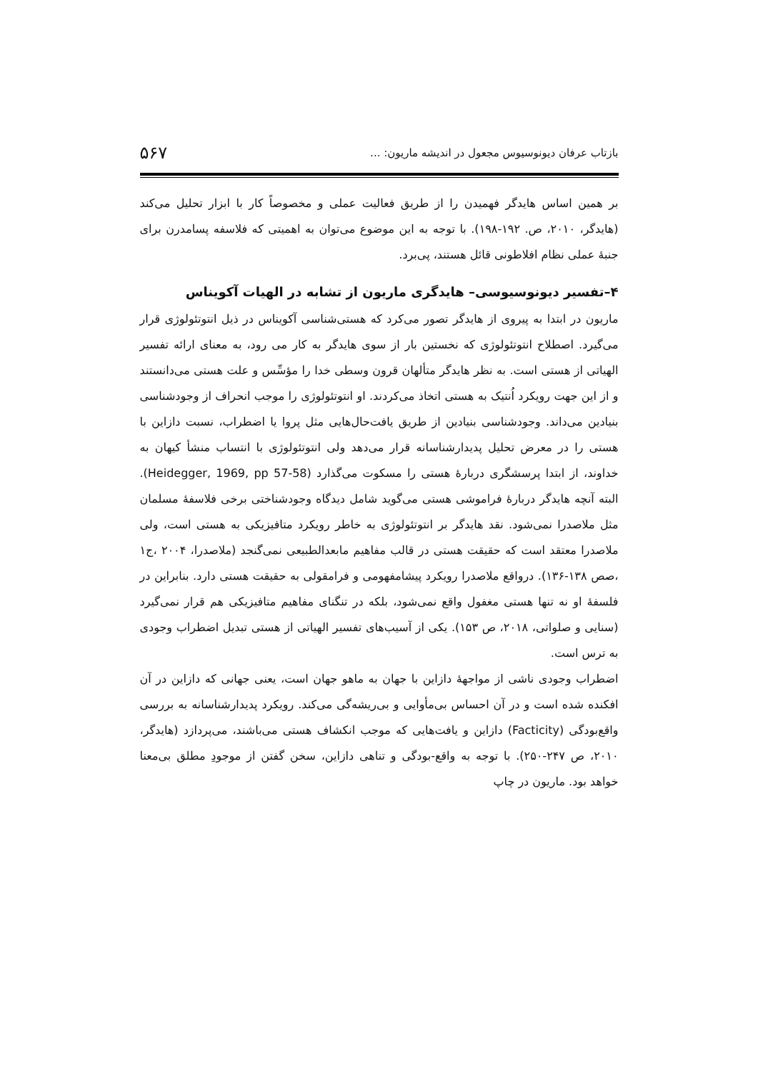بازتاب عرفان دیونوسیوس مجعول در اندیشه ماریون: ... ۵۶۷
بر همین اساس هایدگر فهمیدن را از طریق فعالیت عملی و مخصوصاً کار با ابزار تحلیل می‌کند (هایدگر، ۲۰۱۰، ص. ۱۹۲-۱۹۸). با توجه به این موضوع می‌توان به اهمیتی که فلاسفه پسامدرن برای جنبهٔ عملی نظام افلاطونی قائل هستند، پی‌برد.
۴–تفسیر دیونوسیوسی– هایدگری ماریون از تشابه در الهیات آکویناس
ماریون در ابتدا به پیروی از هایدگر تصور می‌کرد که هستی‌شناسی آکویناس در ذیل انتوتئولوژی قرار می‌گیرد. اصطلاح انتوتئولوژی که نخستین بار از سوی هایدگر به کار می رود، به معنای ارائه تفسیر الهیاتی از هستی است. به نظر هایدگر متألهان قرون وسطی خدا را مؤسِّس و علت هستی می‌دانستند و از این جهت رویکرد اُنتیک به هستی اتخاذ می‌کردند. او انتوتئولوژی را موجب انحراف از وجودشناسی بنیادین می‌داند. وجودشناسی بنیادین از طریق یافت‌حال‌هایی مثل پروا یا اضطراب، نسبت دازاین با هستی را در معرض تحلیل پدیدارشناسانه قرار می‌دهد ولی انتوتئولوژی با انتساب منشأ کیهان به خداوند، از ابتدا پرسشگری دربارهٔ هستی را مسکوت می‌گذارد (Heidegger, 1969, pp 57-58). البته آنچه هایدگر دربارهٔ فراموشی هستی می‌گوید شامل دیدگاه وجودشناختی برخی فلاسفهٔ مسلمان مثل ملاصدرا نمی‌شود. نقد هایدگر بر انتوتئولوژی به خاطر رویکرد متافیزیکی به هستی است، ولی ملاصدرا معتقد است که حقیقت هستی در قالب مفاهیم مابعدالطبیعی نمی‌گنجد (ملاصدرا، ۲۰۰۴ ،ج۱ ،صص ۱۳۸-۱۳۶). درواقع ملاصدرا رویکرد پیشامفهومی و فرامقولی به حقیقت هستی دارد. بنابراین در فلسفهٔ او نه تنها هستی مغفول واقع نمی‌شود، بلکه در تنگنای مفاهیم متافیزیکی هم قرار نمی‌گیرد (سنایی و صلواتی، ۲۰۱۸، ص ۱۵۳). یکی از آسیب‌های تفسیر الهیاتی از هستی تبدیل اضطراب وجودی به ترس است.
اضطراب وجودی ناشی از مواجههٔ دازاین با جهان به ماهو جهان است، یعنی جهانی که دازاین در آن افکنده شده است و در آن احساس بی‌مأوایی و بی‌ریشه‌گی می‌کند. رویکرد پدیدارشناسانه به بررسی واقع‌بودگی (Facticity) دازاین و یافت‌هایی که موجب انکشاف هستی می‌باشند، می‌پردازد (هایدگر، ۲۰۱۰، ص ۲۴۷-۲۵۰). با توجه به واقع-بودگی و تناهی دازاین، سخن گفتن از موجودِ مطلق بی‌معنا خواهد بود. ماریون در چاپ